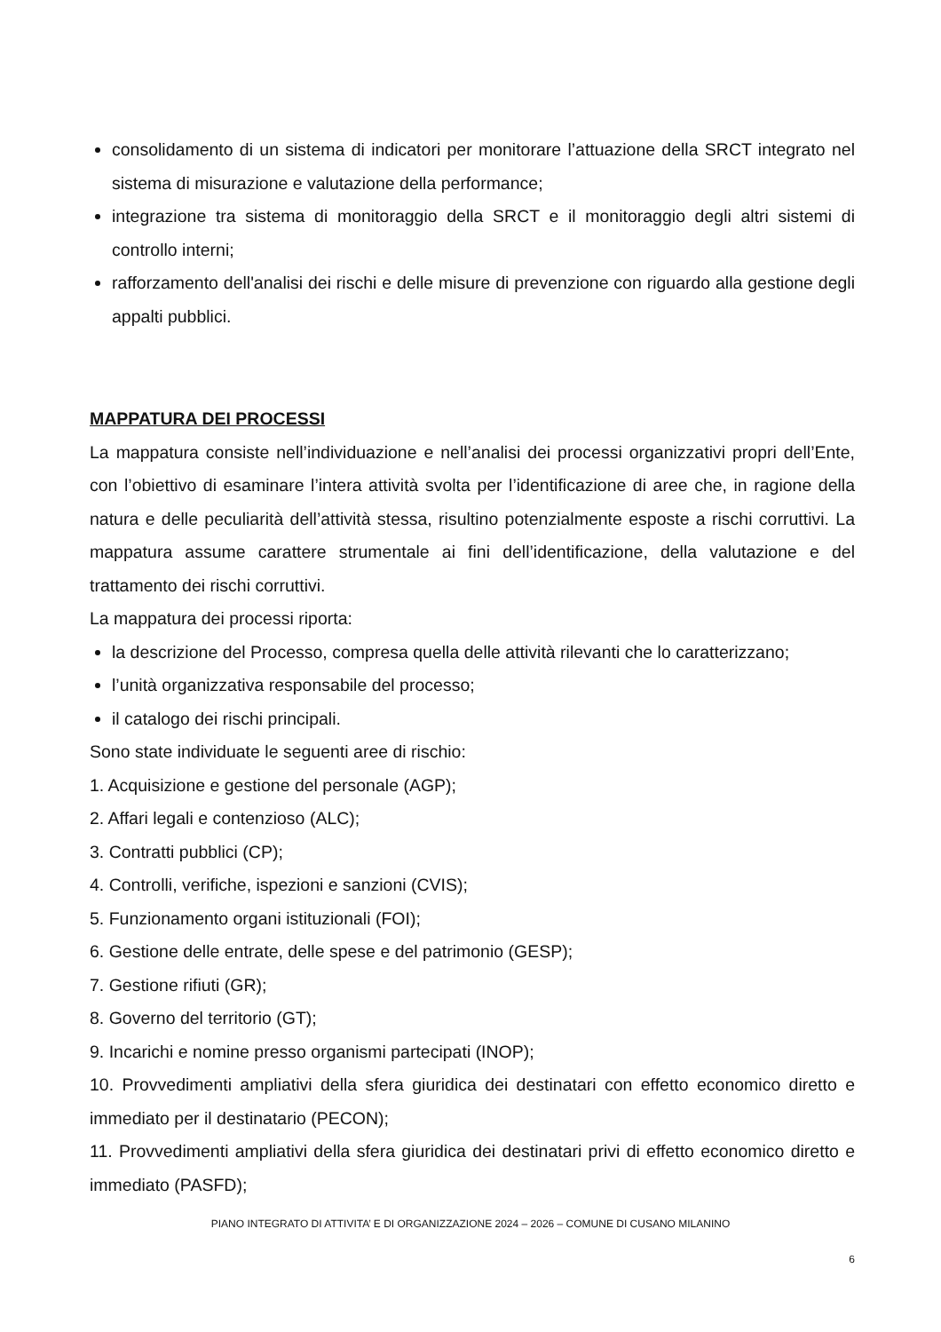consolidamento di un sistema di indicatori per monitorare l’attuazione della SRCT integrato nel sistema di misurazione e valutazione della performance;
integrazione tra sistema di monitoraggio della SRCT e il monitoraggio degli altri sistemi di controllo interni;
rafforzamento dell'analisi dei rischi e delle misure di prevenzione con riguardo alla gestione degli appalti pubblici.
MAPPATURA DEI PROCESSI
La mappatura consiste nell’individuazione e nell’analisi dei processi organizzativi propri dell’Ente, con l’obiettivo di esaminare l’intera attività svolta per l’identificazione di aree che, in ragione della natura e delle peculiarità dell’attività stessa, risultino potenzialmente esposte a rischi corruttivi. La mappatura assume carattere strumentale ai fini dell’identificazione, della valutazione e del trattamento dei rischi corruttivi.
La mappatura dei processi riporta:
la descrizione del Processo, compresa quella delle attività rilevanti che lo caratterizzano;
l’unità organizzativa responsabile del processo;
il catalogo dei rischi principali.
Sono state individuate le seguenti aree di rischio:
1. Acquisizione e gestione del personale (AGP);
2. Affari legali e contenzioso (ALC);
3. Contratti pubblici (CP);
4. Controlli, verifiche, ispezioni e sanzioni (CVIS);
5. Funzionamento organi istituzionali (FOI);
6. Gestione delle entrate, delle spese e del patrimonio (GESP);
7. Gestione rifiuti (GR);
8. Governo del territorio (GT);
9. Incarichi e nomine presso organismi partecipati (INOP);
10. Provvedimenti ampliativi della sfera giuridica dei destinatari con effetto economico diretto e immediato per il destinatario (PECON);
11. Provvedimenti ampliativi della sfera giuridica dei destinatari privi di effetto economico diretto e immediato (PASFD);
PIANO INTEGRATO DI ATTIVITA’ E DI ORGANIZZAZIONE 2024 – 2026 – COMUNE DI CUSANO MILANINO
6